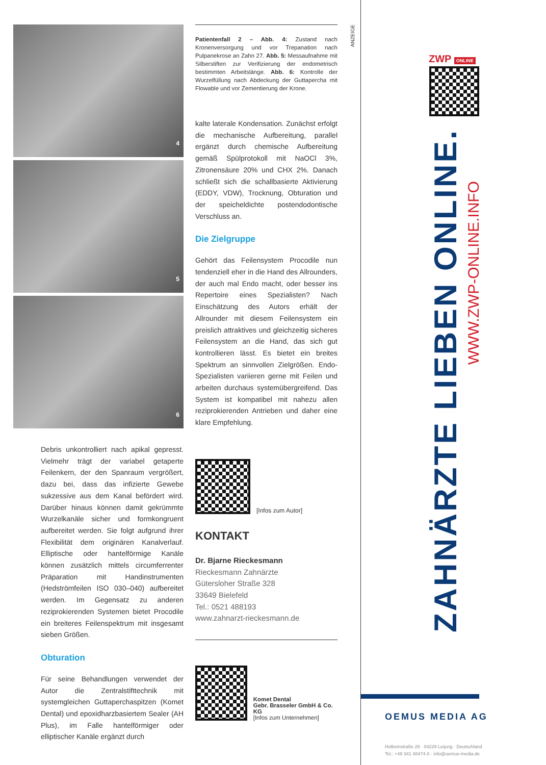4
5
6
Debris unkontrolliert nach apikal gepresst. Vielmehr trägt der variabel getaperte Feilenkern, der den Spanraum vergrößert, dazu bei, dass das infizierte Gewebe sukzessive aus dem Kanal befördert wird. Darüber hinaus können damit gekrümmte Wurzelkanäle sicher und formkongruent aufbereitet werden. Sie folgt aufgrund ihrer Flexibilität dem originären Kanalverlauf. Elliptische oder hantelförmige Kanäle können zusätzlich mittels circumferrenter Präparation mit Handinstrumenten (Hedströmfeilen ISO 030–040) aufbereitet werden. Im Gegensatz zu anderen reziprokierenden Systemen bietet Procodile ein breiteres Feilenspektrum mit insgesamt sieben Größen.
Obturation
Für seine Behandlungen verwendet der Autor die Zentralstifttechnik mit systemgleichen Guttaperchaspitzen (Komet Dental) und epoxidharzbasiertem Sealer (AH Plus), im Falle hantelförmiger oder elliptischer Kanäle ergänzt durch
Patientenfall 2 – Abb. 4: Zustand nach Kronenversorgung und vor Trepanation nach Pulpanekrose an Zahn 27. Abb. 5: Messaufnahme mit Silberstiften zur Verifizierung der endometrisch bestimmten Arbeitslänge. Abb. 6: Kontrolle der Wurzelfüllung nach Abdeckung der Guttapercha mit Flowable und vor Zementierung der Krone.
kalte laterale Kondensation. Zunächst erfolgt die mechanische Aufbereitung, parallel ergänzt durch chemische Aufbereitung gemäß Spülprotokoll mit NaOCl 3%, Zitronensäure 20% und CHX 2%. Danach schließt sich die schallbasierte Aktivierung (EDDY, VDW), Trocknung, Obturation und der speicheldichte postendodontische Verschluss an.
Die Zielgruppe
Gehört das Feilensystem Procodile nun tendenziell eher in die Hand des Allrounders, der auch mal Endo macht, oder besser ins Repertoire eines Spezialisten? Nach Einschätzung des Autors erhält der Allrounder mit diesem Feilensystem ein preislich attraktives und gleichzeitig sicheres Feilensystem an die Hand, das sich gut kontrollieren lässt. Es bietet ein breites Spektrum an sinnvollen Zielgrößen. Endo-Spezialisten variieren gerne mit Feilen und arbeiten durchaus systemübergreifend. Das System ist kompatibel mit nahezu allen reziprokierenden Antrieben und daher eine klare Empfehlung.
[Infos zum Autor]
KONTAKT
Dr. Bjarne Rieckesmann
Rieckesmann Zahnärzte
Gütersloher Straße 328
33649 Bielefeld
Tel.: 0521 488193
www.zahnarzt-rieckesmann.de
Komet Dental
Gebr. Brasseler GmbH & Co. KG
[Infos zum Unternehmen]
ANZEIGE
ZWP ONLINE
ZAHNÄRZTE LIEBEN ONLINE.
WWW.ZWP-ONLINE.INFO
OEMUS MEDIA AG
Holbeinstraße 29 · 04229 Leipzig · Deutschland
Tel.: +49 341 48474-0 · info@oemus-media.de